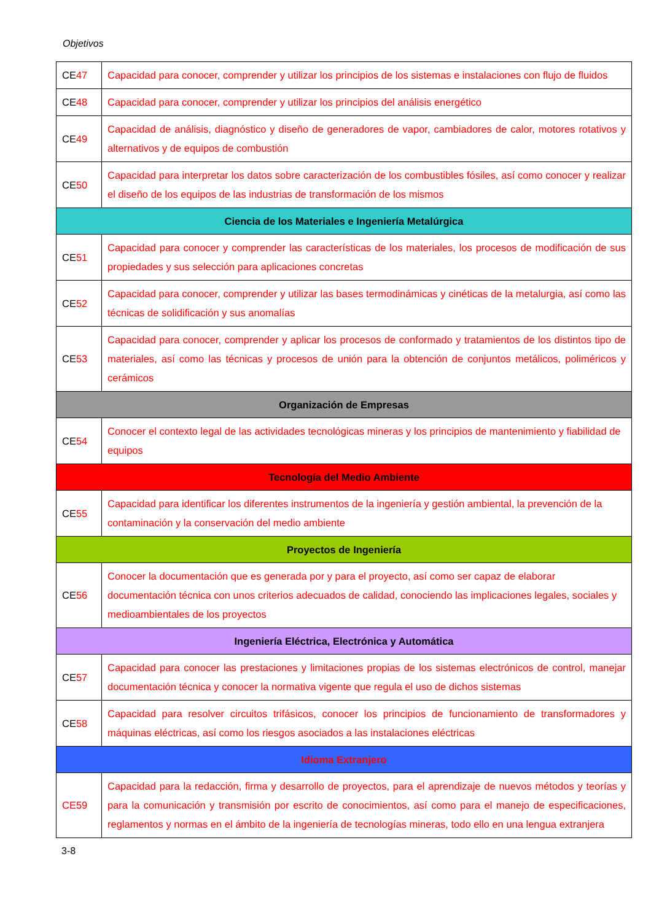Objetivos
| CE 47 | Capacidad para conocer, comprender y utilizar los principios de los sistemas e instalaciones con flujo de fluidos |
| CE 48 | Capacidad para conocer, comprender y utilizar los principios del análisis energético |
| CE 49 | Capacidad de análisis, diagnóstico y diseño de generadores de vapor, cambiadores de calor, motores rotativos y alternativos y de equipos de combustión |
| CE 50 | Capacidad para interpretar los datos sobre caracterización de los combustibles fósiles, así como conocer y realizar el diseño de los equipos de las industrias de transformación de los mismos |
| Ciencia de los Materiales e Ingeniería Metalúrgica | |
| CE 51 | Capacidad para conocer y comprender las características de los materiales, los procesos de modificación de sus propiedades y sus selección para aplicaciones concretas |
| CE 52 | Capacidad para conocer, comprender y utilizar las bases termodinámicas y cinéticas de la metalurgia, así como las técnicas de solidificación y sus anomalías |
| CE 53 | Capacidad para conocer, comprender y aplicar los procesos de conformado y tratamientos de los distintos tipo de materiales, así como las técnicas y procesos de unión para la obtención de conjuntos metálicos, poliméricos y cerámicos |
| Organización de Empresas | |
| CE 54 | Conocer el contexto legal de las actividades tecnológicas mineras y los principios de mantenimiento y fiabilidad de equipos |
| Tecnología del Medio Ambiente | |
| CE 55 | Capacidad para identificar los diferentes instrumentos de la ingeniería y gestión ambiental, la prevención de la contaminación y la conservación del medio ambiente |
| Proyectos de Ingeniería | |
| CE 56 | Conocer la documentación que es generada por y para el proyecto, así como ser capaz de elaborar documentación técnica con unos criterios adecuados de calidad, conociendo las implicaciones legales, sociales y medioambientales de los proyectos |
| Ingeniería Eléctrica, Electrónica y Automática | |
| CE 57 | Capacidad para conocer las prestaciones y limitaciones propias de los sistemas electrónicos de control, manejar documentación técnica y conocer la normativa vigente que regula el uso de dichos sistemas |
| CE 58 | Capacidad para resolver circuitos trifásicos, conocer los principios de funcionamiento de transformadores y máquinas eléctricas, así como los riesgos asociados a las instalaciones eléctricas |
| Idioma Extranjero | |
| CE59 | Capacidad para la redacción, firma y desarrollo de proyectos, para el aprendizaje de nuevos métodos y teorías y para la comunicación y transmisión por escrito de conocimientos, así como para el manejo de especificaciones, reglamentos y normas en el ámbito de la ingeniería de tecnologías mineras, todo ello en una lengua extranjera |
3-8